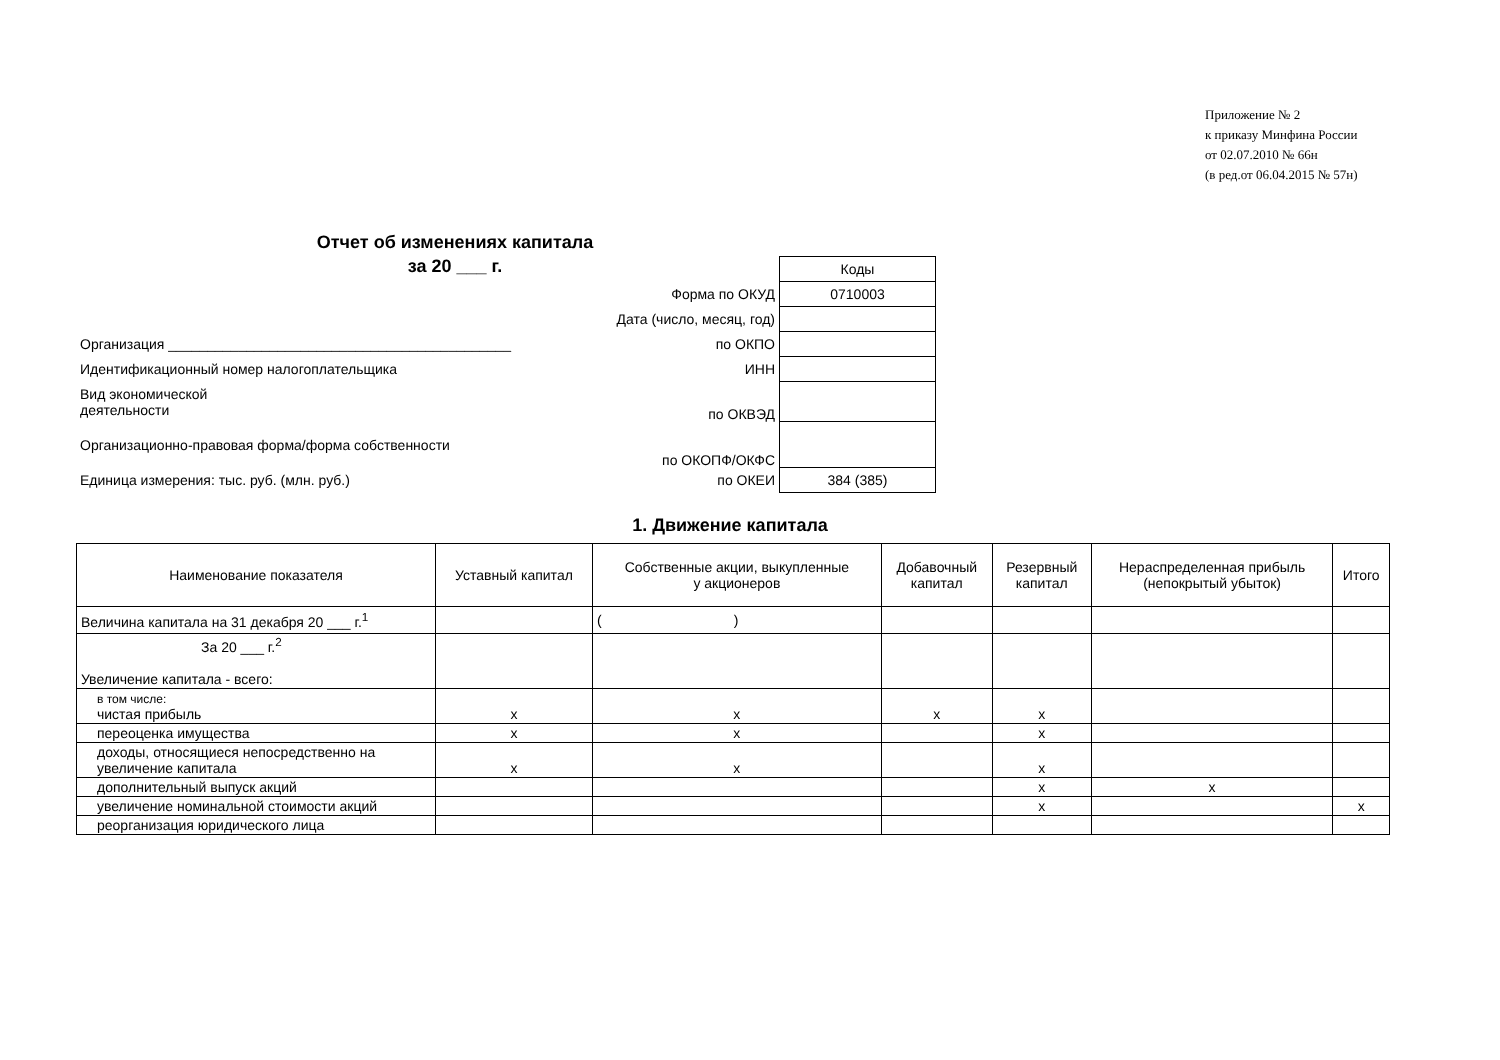Приложение № 2
к приказу Минфина России
от 02.07.2010 № 66н
(в ред.от 06.04.2015 № 57н)
Отчет об изменениях капитала
за 20 ___ г.
| | | Коды |
| | Форма по ОКУД | 0710003 |
| | Дата (число, месяц, год) | |
| Организация ____________________________________________ | по ОКПО | |
| Идентификационный номер налогоплательщика | ИНН | |
| Вид экономической деятельности | по ОКВЭД | |
| Организационно-правовая форма/форма собственности | по ОКОПФ/ОКФС | |
| Единица измерения: тыс. руб. (млн. руб.) | по ОКЕИ | 384 (385) |
1. Движение капитала
| Наименование показателя | Уставный капитал | Собственные акции, выкупленные у акционеров | Добавочный капитал | Резервный капитал | Нераспределенная прибыль (непокрытый убыток) | Итого |
| --- | --- | --- | --- | --- | --- | --- |
| Величина капитала на 31 декабря 20 ___ г.<sup>1</sup> | | ( ) | | | | |
| За 20 ___ г.<sup>2</sup> Увеличение капитала - всего: | | | | | | |
| в том числе: чистая прибыль | x | x | x | x | | |
| переоценка имущества | x | x | | x | | |
| доходы, относящиеся непосредственно на увеличение капитала | x | x | | x | | |
| дополнительный выпуск акций | | | | x | x | |
| увеличение номинальной стоимости акций | | | | x | | x |
| реорганизация юридического лица | | | | | | |